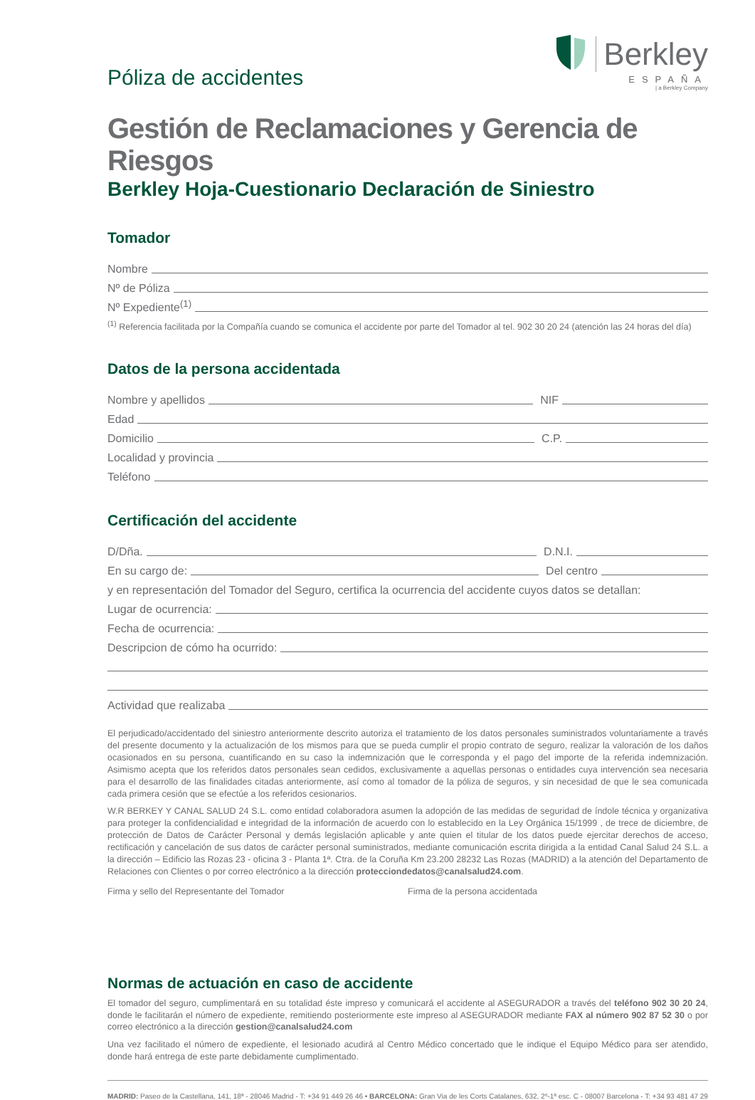Póliza de accidentes
Berkley
ESPAÑA
| a Berkley Company
Gestión de Reclamaciones y Gerencia de Riesgos
Berkley Hoja-Cuestionario Declaración de Siniestro
Tomador
Nombre
Nº de Póliza
Nº Expediente<sup>(1)</sup>
<sup>(1)</sup> Referencia facilitada por la Compañía cuando se comunica el accidente por parte del Tomador al tel. 902 30 20 24 (atención las 24 horas del día)
Datos de la persona accidentada
Nombre y apellidos
NIF
Edad
Domicilio
C.P.
Localidad y provincia
Teléfono
Certificación del accidente
D/Dña.
D.N.I.
En su cargo de:
Del centro
y en representación del Tomador del Seguro, certifica la ocurrencia del accidente cuyos datos se detallan:
Lugar de ocurrencia:
Fecha de ocurrencia:
Descripcion de cómo ha ocurrido:
Actividad que realizaba
El perjudicado/accidentado del siniestro anteriormente descrito autoriza el tratamiento de los datos personales suministrados voluntariamente a través del presente documento y la actualización de los mismos para que se pueda cumplir el propio contrato de seguro, realizar la valoración de los daños ocasionados en su persona, cuantificando en su caso la indemnización que le corresponda y el pago del importe de la referida indemnización. Asimismo acepta que los referidos datos personales sean cedidos, exclusivamente a aquellas personas o entidades cuya intervención sea necesaria para el desarrollo de las finalidades citadas anteriormente, así como al tomador de la póliza de seguros, y sin necesidad de que le sea comunicada cada primera cesión que se efectúe a los referidos cesionarios.
W.R BERKEY Y CANAL SALUD 24 S.L. como entidad colaboradora asumen la adopción de las medidas de seguridad de índole técnica y organizativa para proteger la confidencialidad e integridad de la información de acuerdo con lo establecido en la Ley Orgánica 15/1999 , de trece de diciembre, de protección de Datos de Carácter Personal y demás legislación aplicable y ante quien el titular de los datos puede ejercitar derechos de acceso, rectificación y cancelación de sus datos de carácter personal suministrados, mediante comunicación escrita dirigida a la entidad Canal Salud 24 S.L. a la dirección – Edificio las Rozas 23 - oficina 3 - Planta 1ª. Ctra. de la Coruña Km 23.200 28232 Las Rozas (MADRID) a la atención del Departamento de Relaciones con Clientes o por correo electrónico a la dirección protecciondedatos@canalsalud24.com.
Firma y sello del Representante del Tomador Firma de la persona accidentada
Normas de actuación en caso de accidente
El tomador del seguro, cumplimentará en su totalidad éste impreso y comunicará el accidente al ASEGURADOR a través del teléfono 902 30 20 24, donde le facilitarán el número de expediente, remitiendo posteriormente este impreso al ASEGURADOR mediante FAX al número 902 87 52 30 o por correo electrónico a la dirección gestion@canalsalud24.com
Una vez facilitado el número de expediente, el lesionado acudirá al Centro Médico concertado que le indique el Equipo Médico para ser atendido, donde hará entrega de este parte debidamente cumplimentado.
MADRID: Paseo de la Castellana, 141, 18ª - 28046 Madrid - T: +34 91 449 26 46 • BARCELONA: Gran Via de les Corts Catalanes, 632, 2º-1ª esc. C - 08007 Barcelona - T: +34 93 481 47 29